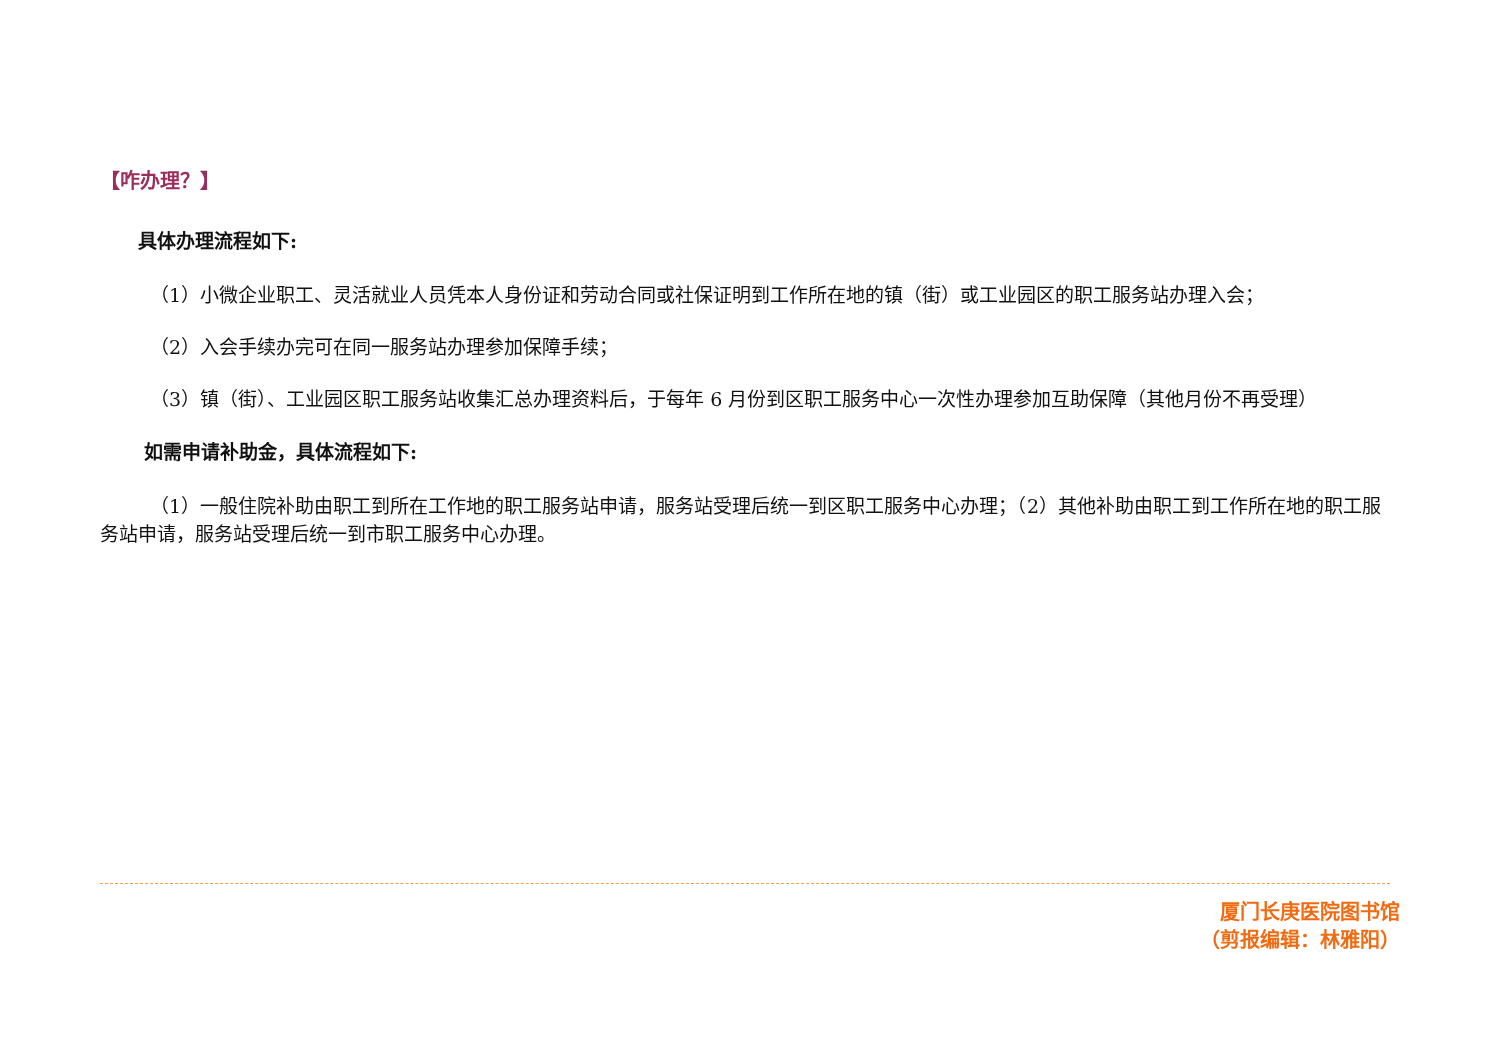【咋办理？】
具体办理流程如下:
（1）小微企业职工、灵活就业人员凭本人身份证和劳动合同或社保证明到工作所在地的镇（街）或工业园区的职工服务站办理入会；
（2）入会手续办完可在同一服务站办理参加保障手续；
（3）镇（街）、工业园区职工服务站收集汇总办理资料后，于每年 6 月份到区职工服务中心一次性办理参加互助保障（其他月份不再受理）
如需申请补助金，具体流程如下:
（1）一般住院补助由职工到所在工作地的职工服务站申请，服务站受理后统一到区职工服务中心办理；（2）其他补助由职工到工作所在地的职工服务站申请，服务站受理后统一到市职工服务中心办理。
厦门长庚医院图书馆
（剪报编辑：林雅阳）